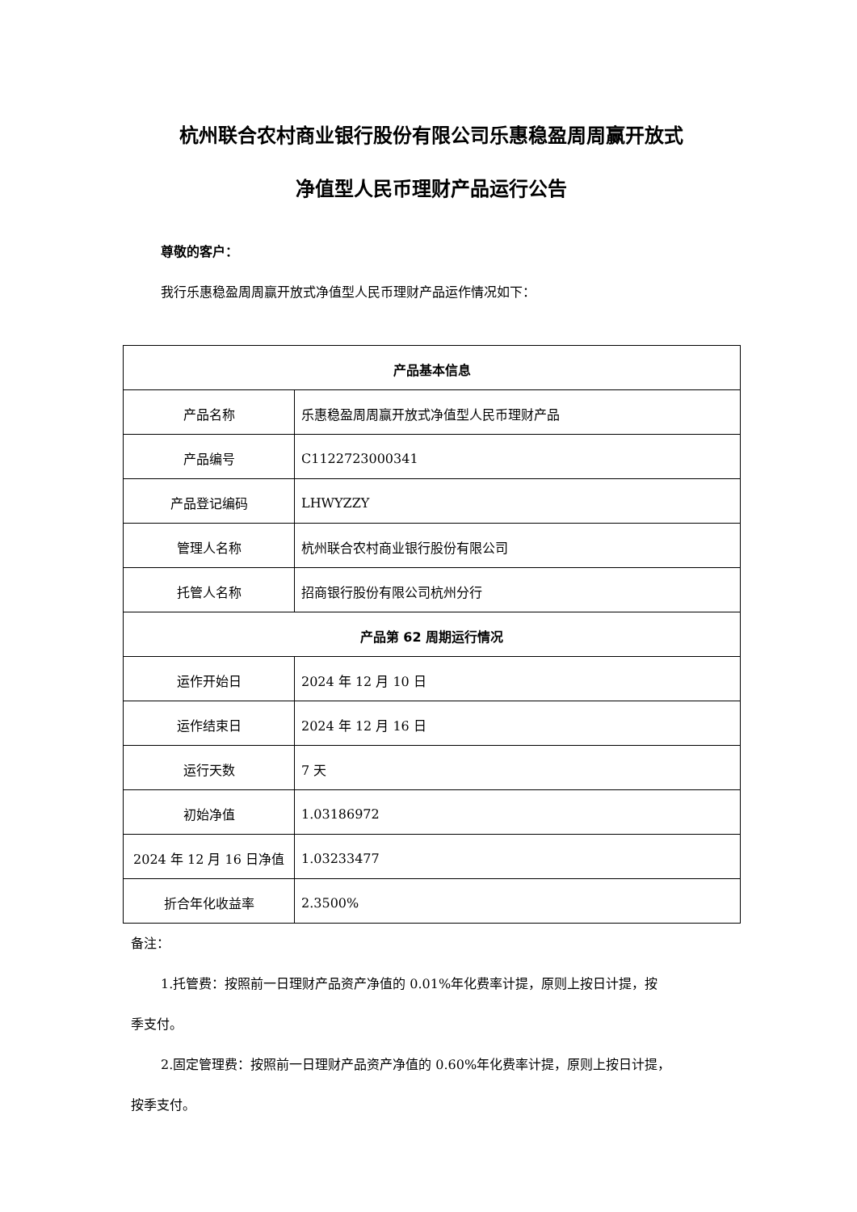杭州联合农村商业银行股份有限公司乐惠稳盈周周赢开放式
净值型人民币理财产品运行公告
尊敬的客户：
我行乐惠稳盈周周赢开放式净值型人民币理财产品运作情况如下：
| 产品基本信息 | |
| --- | --- |
| 产品名称 | 乐惠稳盈周周赢开放式净值型人民币理财产品 |
| 产品编号 | C1122723000341 |
| 产品登记编码 | LHWYZZY |
| 管理人名称 | 杭州联合农村商业银行股份有限公司 |
| 托管人名称 | 招商银行股份有限公司杭州分行 |
| 产品第 62 周期运行情况 | |
| 运作开始日 | 2024 年 12 月 10 日 |
| 运作结束日 | 2024 年 12 月 16 日 |
| 运行天数 | 7 天 |
| 初始净值 | 1.03186972 |
| 2024 年 12 月 16 日净值 | 1.03233477 |
| 折合年化收益率 | 2.3500% |
备注：
1.托管费：按照前一日理财产品资产净值的 0.01%年化费率计提，原则上按日计提，按
季支付。
2.固定管理费：按照前一日理财产品资产净值的 0.60%年化费率计提，原则上按日计提，
按季支付。